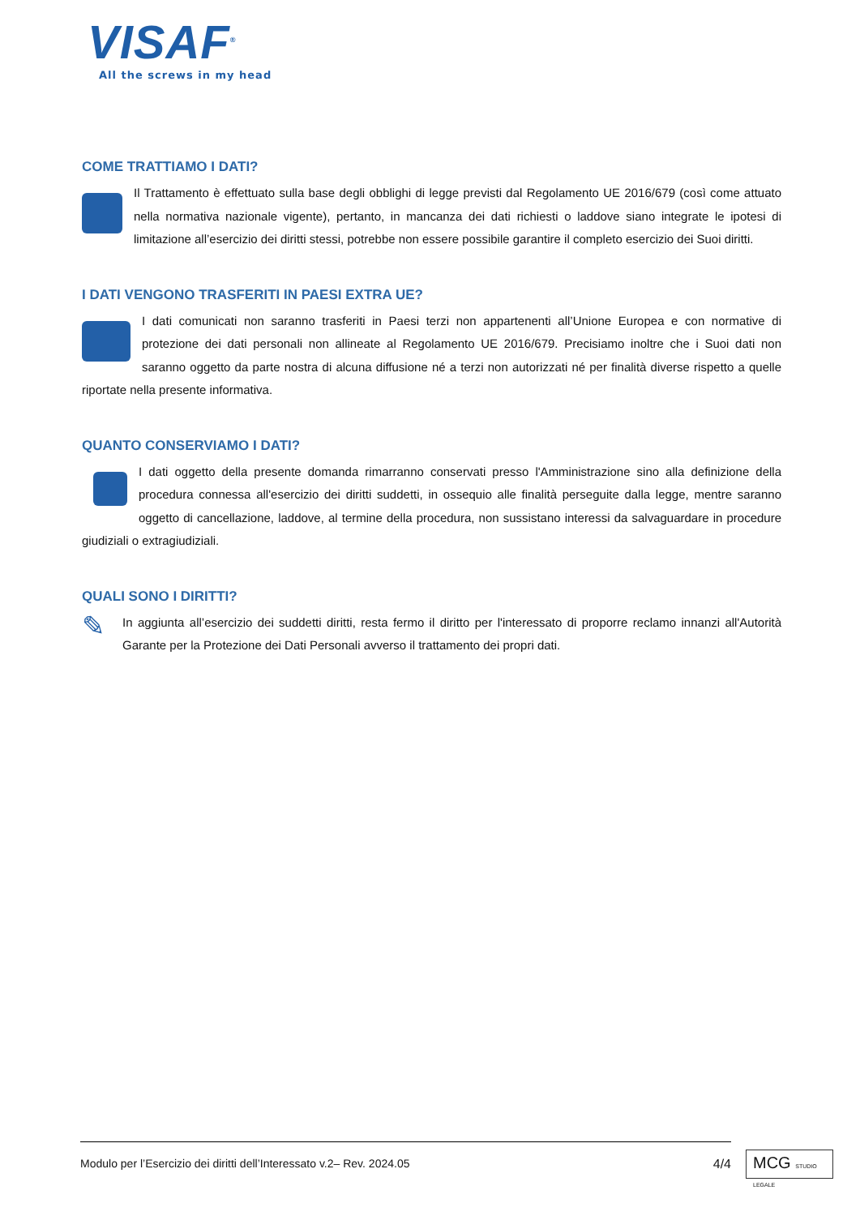VISAF<sup>®</sup>
All the screws in my head
COME TRATTIAMO I DATI?
Il Trattamento è effettuato sulla base degli obblighi di legge previsti dal Regolamento UE 2016/679 (così come attuato nella normativa nazionale vigente), pertanto, in mancanza dei dati richiesti o laddove siano integrate le ipotesi di limitazione all’esercizio dei diritti stessi, potrebbe non essere possibile garantire il completo esercizio dei Suoi diritti.
I DATI VENGONO TRASFERITI IN PAESI EXTRA UE?
I dati comunicati non saranno trasferiti in Paesi terzi non appartenenti all’Unione Europea e con normative di protezione dei dati personali non allineate al Regolamento UE 2016/679. Precisiamo inoltre che i Suoi dati non saranno oggetto da parte nostra di alcuna diffusione né a terzi non autorizzati né per finalità diverse rispetto a quelle riportate nella presente informativa.
QUANTO CONSERVIAMO I DATI?
I dati oggetto della presente domanda rimarranno conservati presso l'Amministrazione sino alla definizione della procedura connessa all'esercizio dei diritti suddetti, in ossequio alle finalità perseguite dalla legge, mentre saranno oggetto di cancellazione, laddove, al termine della procedura, non sussistano interessi da salvaguardare in procedure giudiziali o extragiudiziali.
QUALI SONO I DIRITTI?
✎ In aggiunta all’esercizio dei suddetti diritti, resta fermo il diritto per l'interessato di proporre reclamo innanzi all'Autorità Garante per la Protezione dei Dati Personali avverso il trattamento dei propri dati.
Modulo per l’Esercizio dei diritti dell’Interessato v.2– Rev. 2024.05 4/4
MCG STUDIO LEGALE